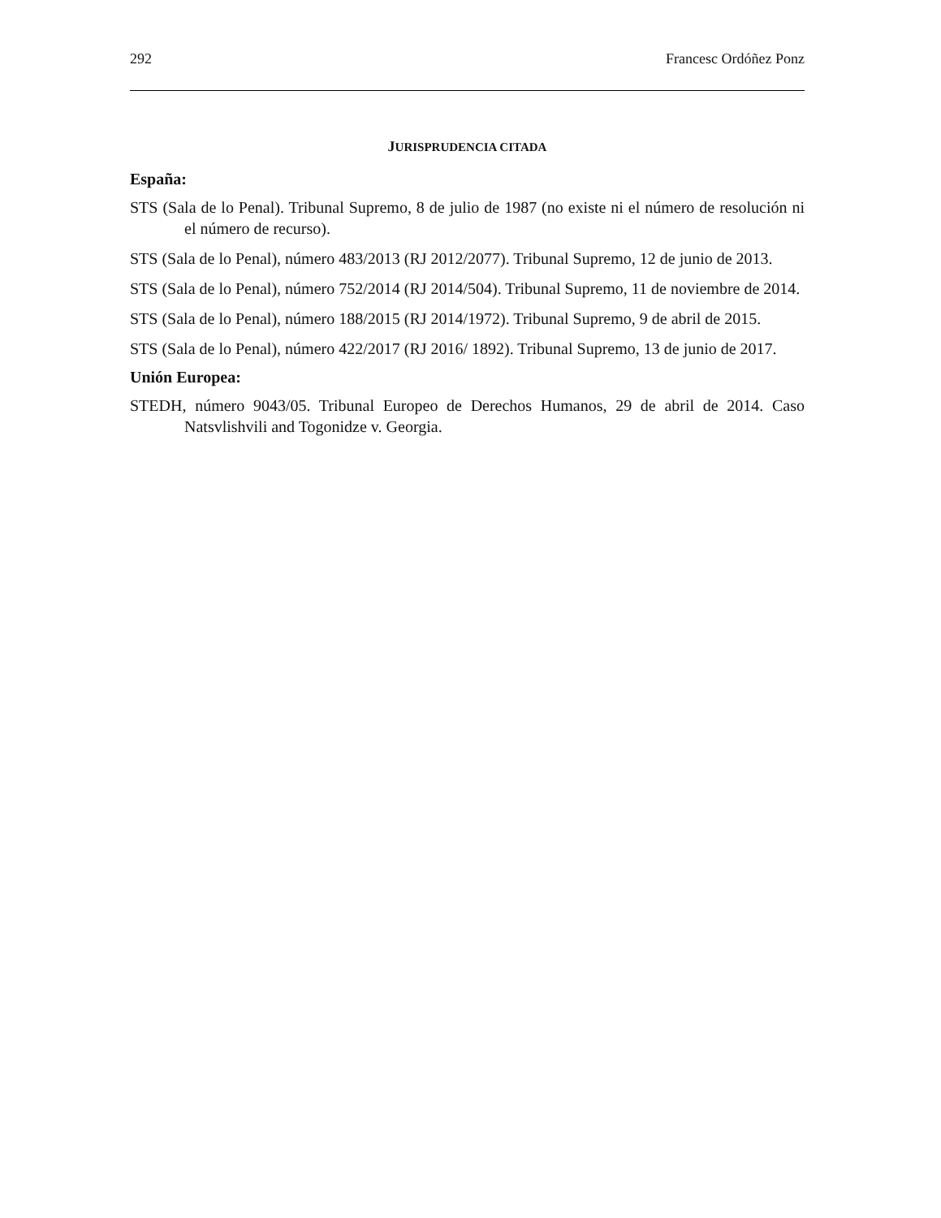292 Francesc Ordóñez Ponz
JURISPRUDENCIA CITADA
España:
STS (Sala de lo Penal). Tribunal Supremo, 8 de julio de 1987 (no existe ni el número de resolución ni el número de recurso).
STS (Sala de lo Penal), número 483/2013 (RJ 2012/2077). Tribunal Supremo, 12 de junio de 2013.
STS (Sala de lo Penal), número 752/2014 (RJ 2014/504). Tribunal Supremo, 11 de noviembre de 2014.
STS (Sala de lo Penal), número 188/2015 (RJ 2014/1972). Tribunal Supremo, 9 de abril de 2015.
STS (Sala de lo Penal), número 422/2017 (RJ 2016/ 1892). Tribunal Supremo, 13 de junio de 2017.
Unión Europea:
STEDH, número 9043/05. Tribunal Europeo de Derechos Humanos, 29 de abril de 2014. Caso Natsvlishvili and Togonidze v. Georgia.